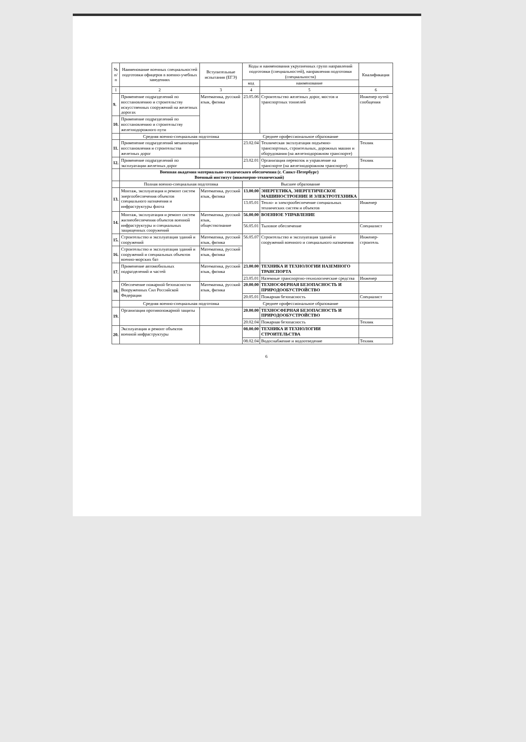| № п/п | Наименование военных специальностей подготовки офицеров в военно-учебных заведениях | Вступительные испытания (ЕГЭ) | Коды и наименования укрупненных групп направлений подготовки (специальностей), направления подготовки (специальности) | | Квалификация |
| --- | --- | --- | --- | --- | --- |
| | | | код | наименование | |
| 1 | 2 | 3 | 4 | 5 | 6 |
| 9. | Применение подразделений по восстановлению и строительству искусственных сооружений на железных дорогах | Математика, русский язык, физика | 23.05.06 | Строительство железных дорог, мостов и транспортных тоннелей | Инженер путей сообщения |
| 10. | Применение подразделений по восстановлению и строительству железнодорожного пути | | | | |
| | Средняя военно-специальная подготовка | | Среднее профессиональное образование | | |
| 11. | Применение подразделений механизации восстановления и строительства железных дорог | | 23.02.04 | Техническая эксплуатация подъемно-транспортных, строительных, дорожных машин и оборудования (на железнодорожном транспорте) | Техник |
| 12. | Применение подразделений по эксплуатации железных дорог | | 23.02.01 | Организация перевозок и управление на транспорте (на железнодорожном транспорте) | Техник |
| | Военная академия материально-технического обеспечения (г. Санкт-Петербург) Военный институт (инженерно-технический) | | | | |
| | Полная военно-специальная подготовка | | Высшее образование | | |
| 13. | Монтаж, эксплуатация и ремонт систем энергообеспечения объектов специального назначения и инфраструктуры флота | Математика, русский язык, физика | 13.00.00 | ЭНЕРГЕТИКА, ЭНЕРГЕТИЧЕСКОЕ МАШИНОСТРОЕНИЕ И ЭЛЕКТРОТЕХНИКА | |
| | | | 13.05.01 | Тепло- и электрообеспечение специальных технических систем и объектов | Инженер |
| 14. | Монтаж, эксплуатация и ремонт систем жизнеобеспечения объектов военной инфраструктуры и специальных защищенных сооружений | Математика, русский язык, обществознание | 56.00.00 | ВОЕННОЕ УПРАВЛЕНИЕ | |
| | | | 56.05.01 | Тыловое обеспечение | Специалист |
| 15. | Строительство и эксплуатация зданий и сооружений | Математика, русский язык, физика | 56.05.07 | Строительство и эксплуатация зданий и сооружений военного и специального назначения | Инженер-строитель |
| 16. | Строительство и эксплуатация зданий и сооружений и специальных объектов военно-морских баз | Математика, русский язык, физика | | | |
| 17. | Применение автомобильных подразделений и частей | Математика, русский язык, физика | 23.00.00 | ТЕХНИКА И ТЕХНОЛОГИИ НАЗЕМНОГО ТРАНСПОРТА | |
| | | | 23.05.01 | Наземные транспортно-технологические средства | Инженер |
| 18. | Обеспечение пожарной безопасности Вооруженных Сил Российской Федерации | Математика, русский язык, физика | 20.00.00 | ТЕХНОСФЕРНАЯ БЕЗОПАСНОСТЬ И ПРИРОДООБУСТРОЙСТВО | |
| | | | 20.05.01 | Пожарная безопасность | Специалист |
| | Средняя военно-специальная подготовка | | Среднее профессиональное образование | | |
| 19. | Организация противопожарной защиты | | 20.00.00 | ТЕХНОСФЕРНАЯ БЕЗОПАСНОСТЬ И ПРИРОДООБУСТРОЙСТВО | |
| | | | 20.02.04 | Пожарная безопасность | Техник |
| 20. | Эксплуатация и ремонт объектов военной инфраструктуры | | 08.00.00 | ТЕХНИКА И ТЕХНОЛОГИИ СТРОИТЕЛЬСТВА | |
| | | | 08.02.04 | Водоснабжение и водоотведение | Техник |
6